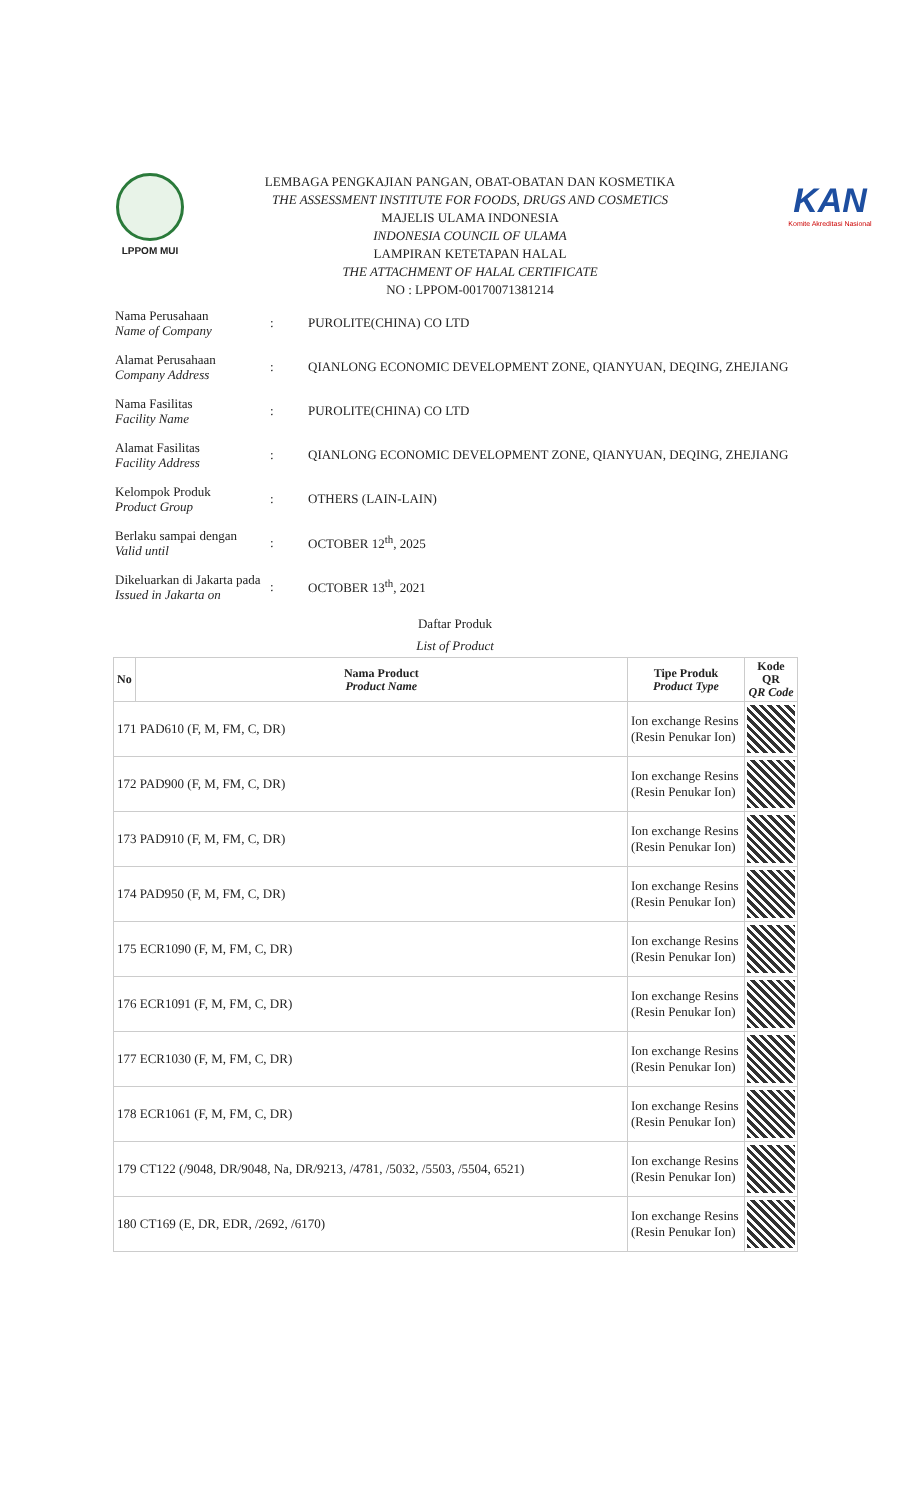LPPOM MUI
LEMBAGA PENGKAJIAN PANGAN, OBAT-OBATAN DAN KOSMETIKA
THE ASSESSMENT INSTITUTE FOR FOODS, DRUGS AND COSMETICS
MAJELIS ULAMA INDONESIA
INDONESIA COUNCIL OF ULAMA
LAMPIRAN KETETAPAN HALAL
THE ATTACHMENT OF HALAL CERTIFICATE
NO : LPPOM-00170071381214
KAN
Komite Akreditasi Nasional
Nama Perusahaan
Name of Company
: PUROLITE(CHINA) CO LTD
Alamat Perusahaan
Company Address
:
QIANLONG ECONOMIC DEVELOPMENT ZONE, QIANYUAN, DEQING, ZHEJIANG
Nama Fasilitas
Facility Name
: PUROLITE(CHINA) CO LTD
Alamat Fasilitas
Facility Address
:
QIANLONG ECONOMIC DEVELOPMENT ZONE, QIANYUAN, DEQING, ZHEJIANG
Kelompok Produk
Product Group
: OTHERS (LAIN-LAIN)
Berlaku sampai dengan
Valid until
: OCTOBER 12<sup>th</sup>, 2025
Dikeluarkan di Jakarta pada
Issued in Jakarta on
: OCTOBER 13<sup>th</sup>, 2021
Daftar Produk
List of Product
| No | Nama Product Product Name | Tipe Produk Product Type | Kode QR QR Code |
| --- | --- | --- | --- |
| 171 PAD610 (F, M, FM, C, DR) | | Ion exchange Resins (Resin Penukar Ion) | |
| 172 PAD900 (F, M, FM, C, DR) | | Ion exchange Resins (Resin Penukar Ion) | |
| 173 PAD910 (F, M, FM, C, DR) | | Ion exchange Resins (Resin Penukar Ion) | |
| 174 PAD950 (F, M, FM, C, DR) | | Ion exchange Resins (Resin Penukar Ion) | |
| 175 ECR1090 (F, M, FM, C, DR) | | Ion exchange Resins (Resin Penukar Ion) | |
| 176 ECR1091 (F, M, FM, C, DR) | | Ion exchange Resins (Resin Penukar Ion) | |
| 177 ECR1030 (F, M, FM, C, DR) | | Ion exchange Resins (Resin Penukar Ion) | |
| 178 ECR1061 (F, M, FM, C, DR) | | Ion exchange Resins (Resin Penukar Ion) | |
| 179 CT122 (/9048, DR/9048, Na, DR/9213, /4781, /5032, /5503, /5504, 6521) | | Ion exchange Resins (Resin Penukar Ion) | |
| 180 CT169 (E, DR, EDR, /2692, /6170) | | Ion exchange Resins (Resin Penukar Ion) | |